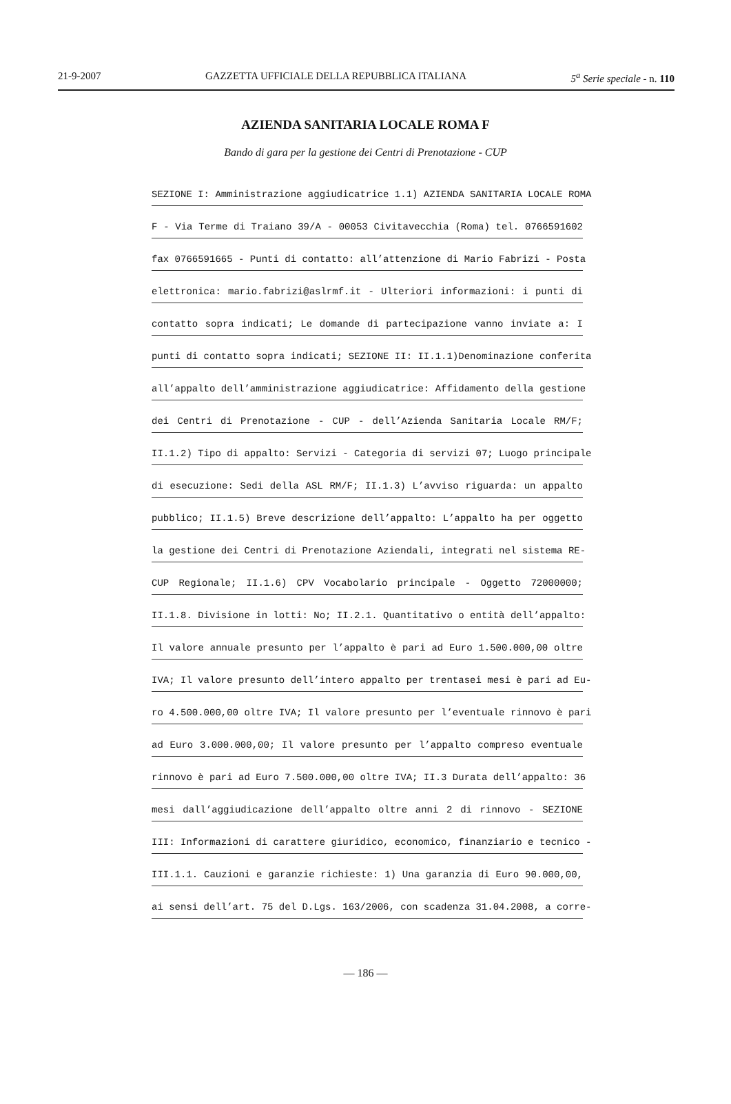21-9-2007 GAZZETTA UFFICIALE DELLA REPUBBLICA ITALIANA 5<sup>a</sup> Serie speciale - n. 110
AZIENDA SANITARIA LOCALE ROMA F
Bando di gara per la gestione dei Centri di Prenotazione - CUP
SEZIONE I: Amministrazione aggiudicatrice 1.1) AZIENDA SANITARIA LOCALE ROMA
F - Via Terme di Traiano 39/A - 00053 Civitavecchia (Roma) tel. 0766591602
fax 0766591665 - Punti di contatto: all’attenzione di Mario Fabrizi - Posta
elettronica: mario.fabrizi@aslrmf.it - Ulteriori informazioni: i punti di
contatto sopra indicati; Le domande di partecipazione vanno inviate a: I
punti di contatto sopra indicati; SEZIONE II: II.1.1)Denominazione conferita
all’appalto dell’amministrazione aggiudicatrice: Affidamento della gestione
dei Centri di Prenotazione - CUP - dell’Azienda Sanitaria Locale RM/F;
II.1.2) Tipo di appalto: Servizi - Categoria di servizi 07; Luogo principale
di esecuzione: Sedi della ASL RM/F; II.1.3) L’avviso riguarda: un appalto
pubblico; II.1.5) Breve descrizione dell’appalto: L’appalto ha per oggetto
la gestione dei Centri di Prenotazione Aziendali, integrati nel sistema RE-
CUP Regionale; II.1.6) CPV Vocabolario principale - Oggetto 72000000;
II.1.8. Divisione in lotti: No; II.2.1. Quantitativo o entità dell’appalto:
Il valore annuale presunto per l’appalto è pari ad Euro 1.500.000,00 oltre
IVA; Il valore presunto dell’intero appalto per trentasei mesi è pari ad Eu-
ro 4.500.000,00 oltre IVA; Il valore presunto per l’eventuale rinnovo è pari
ad Euro 3.000.000,00; Il valore presunto per l’appalto compreso eventuale
rinnovo è pari ad Euro 7.500.000,00 oltre IVA; II.3 Durata dell’appalto: 36
mesi dall’aggiudicazione dell’appalto oltre anni 2 di rinnovo - SEZIONE
III: Informazioni di carattere giuridico, economico, finanziario e tecnico -
III.1.1. Cauzioni e garanzie richieste: 1) Una garanzia di Euro 90.000,00,
ai sensi dell’art. 75 del D.Lgs. 163/2006, con scadenza 31.04.2008, a corre-
— 186 —